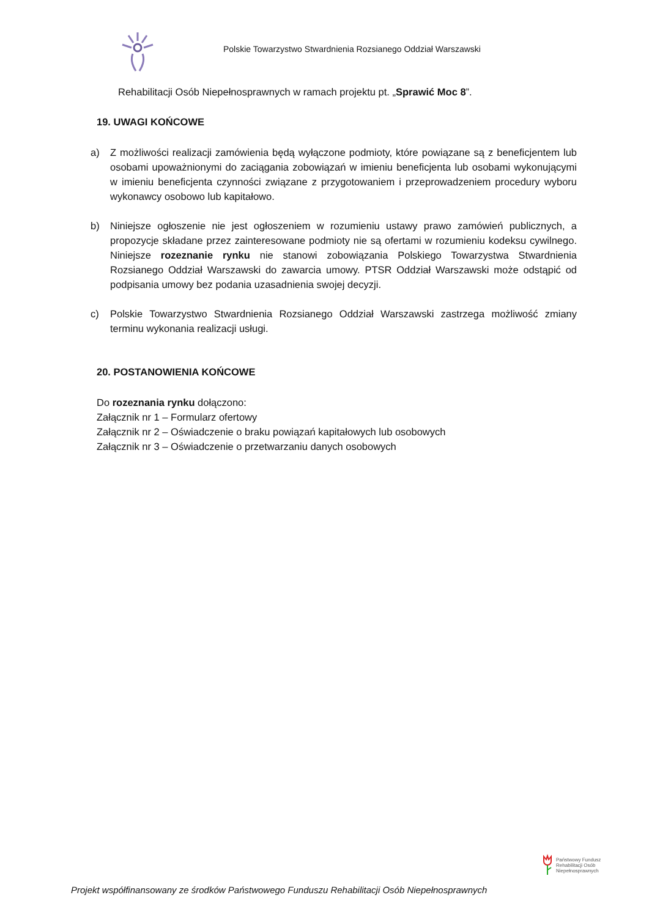Polskie Towarzystwo Stwardnienia Rozsianego Oddział Warszawski
Rehabilitacji Osób Niepełnosprawnych w ramach projektu pt. „Sprawić Moc 8”.
19. UWAGI KOŃCOWE
a) Z możliwości realizacji zamówienia będą wyłączone podmioty, które powiązane są z beneficjentem lub osobami upoważnionymi do zaciągania zobowiązań w imieniu beneficjenta lub osobami wykonującymi w imieniu beneficjenta czynności związane z przygotowaniem i przeprowadzeniem procedury wyboru wykonawcy osobowo lub kapitałowo.
b) Niniejsze ogłoszenie nie jest ogłoszeniem w rozumieniu ustawy prawo zamówień publicznych, a propozycje składane przez zainteresowane podmioty nie są ofertami w rozumieniu kodeksu cywilnego. Niniejsze rozeznanie rynku nie stanowi zobowiązania Polskiego Towarzystwa Stwardnienia Rozsianego Oddział Warszawski do zawarcia umowy. PTSR Oddział Warszawski może odstąpić od podpisania umowy bez podania uzasadnienia swojej decyzji.
c) Polskie Towarzystwo Stwardnienia Rozsianego Oddział Warszawski zastrzega możliwość zmiany terminu wykonania realizacji usługi.
20. POSTANOWIENIA KOŃCOWE
Do rozeznania rynku dołączono:
Załącznik nr 1 – Formularz ofertowy
Załącznik nr 2 – Oświadczenie o braku powiązań kapitałowych lub osobowych
Załącznik nr 3 – Oświadczenie o przetwarzaniu danych osobowych
Państwowy Fundusz
Rehabilitacji Osób
Niepełnosprawnych
Projekt współfinansowany ze środków Państwowego Funduszu Rehabilitacji Osób Niepełnosprawnych